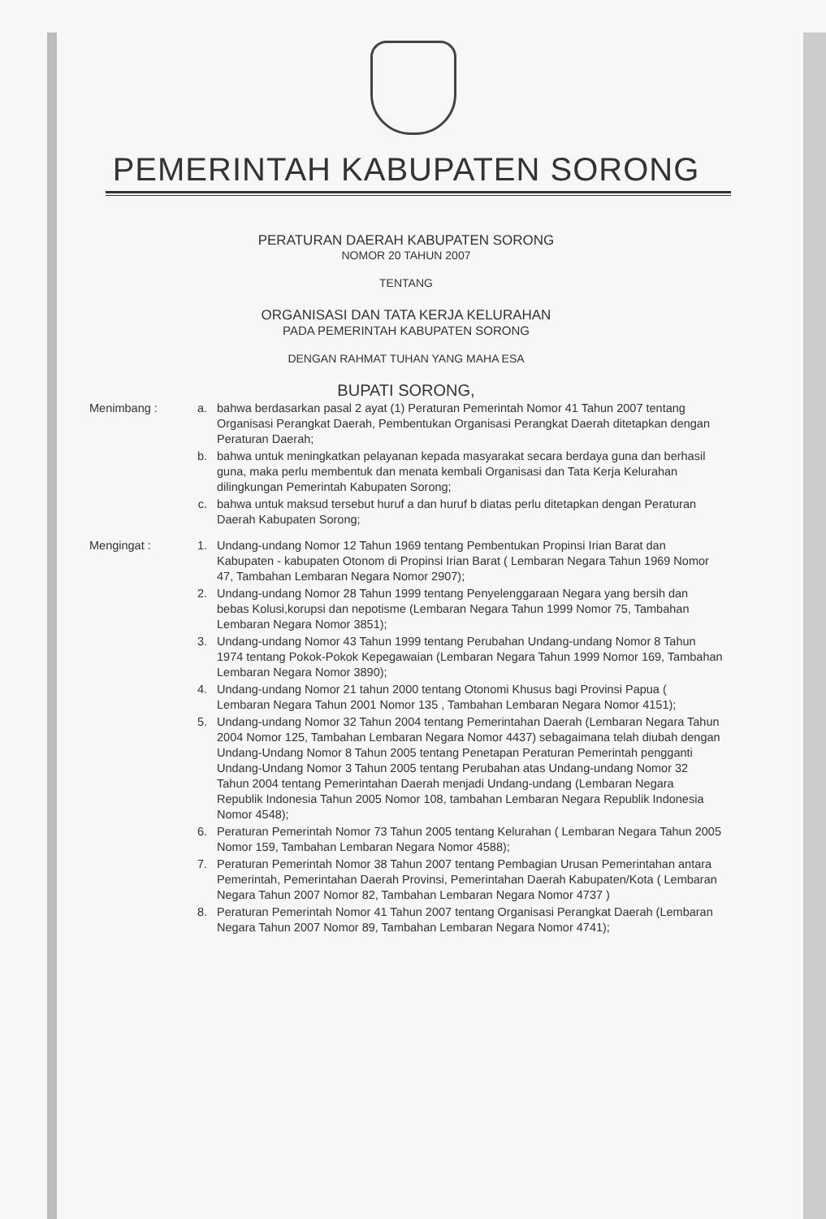PEMERINTAH KABUPATEN SORONG
PERATURAN DAERAH KABUPATEN SORONG
NOMOR 20 TAHUN 2007
TENTANG
ORGANISASI DAN TATA KERJA KELURAHAN
PADA PEMERINTAH KABUPATEN SORONG
DENGAN RAHMAT TUHAN YANG MAHA ESA
BUPATI SORONG,
| Menimbang : | a. | bahwa berdasarkan pasal 2 ayat (1) Peraturan Pemerintah Nomor 41 Tahun 2007 tentang Organisasi Perangkat Daerah, Pembentukan Organisasi Perangkat Daerah ditetapkan dengan Peraturan Daerah; |
| | b. | bahwa untuk meningkatkan pelayanan kepada masyarakat secara berdaya guna dan berhasil guna, maka perlu membentuk dan menata kembali Organisasi dan Tata Kerja Kelurahan dilingkungan Pemerintah Kabupaten Sorong; |
| | c. | bahwa untuk maksud tersebut huruf a dan huruf b diatas perlu ditetapkan dengan Peraturan Daerah Kabupaten Sorong; |
| Mengingat : | 1. | Undang-undang Nomor 12 Tahun 1969 tentang Pembentukan Propinsi Irian Barat dan Kabupaten - kabupaten Otonom di Propinsi Irian Barat ( Lembaran Negara Tahun 1969 Nomor 47, Tambahan Lembaran Negara Nomor 2907); |
| | 2. | Undang-undang Nomor 28 Tahun 1999 tentang Penyelenggaraan Negara yang bersih dan bebas Kolusi,korupsi dan nepotisme (Lembaran Negara Tahun 1999 Nomor 75, Tambahan Lembaran Negara Nomor 3851); |
| | 3. | Undang-undang Nomor 43 Tahun 1999 tentang Perubahan Undang-undang Nomor 8 Tahun 1974 tentang Pokok-Pokok Kepegawaian (Lembaran Negara Tahun 1999 Nomor 169, Tambahan Lembaran Negara Nomor 3890); |
| | 4. | Undang-undang Nomor 21 tahun 2000 tentang Otonomi Khusus bagi Provinsi Papua ( Lembaran Negara Tahun 2001 Nomor 135 , Tambahan Lembaran Negara Nomor 4151); |
| | 5. | Undang-undang Nomor 32 Tahun 2004 tentang Pemerintahan Daerah (Lembaran Negara Tahun 2004 Nomor 125, Tambahan Lembaran Negara Nomor 4437) sebagaimana telah diubah dengan Undang-Undang Nomor 8 Tahun 2005 tentang Penetapan Peraturan Pemerintah pengganti Undang-Undang Nomor 3 Tahun 2005 tentang Perubahan atas Undang-undang Nomor 32 Tahun 2004 tentang Pemerintahan Daerah menjadi Undang-undang (Lembaran Negara Republik Indonesia Tahun 2005 Nomor 108, tambahan Lembaran Negara Republik Indonesia Nomor 4548); |
| | 6. | Peraturan Pemerintah Nomor 73 Tahun 2005 tentang Kelurahan ( Lembaran Negara Tahun 2005 Nomor 159, Tambahan Lembaran Negara Nomor 4588); |
| | 7. | Peraturan Pemerintah Nomor 38 Tahun 2007 tentang Pembagian Urusan Pemerintahan antara Pemerintah, Pemerintahan Daerah Provinsi, Pemerintahan Daerah Kabupaten/Kota ( Lembaran Negara Tahun 2007 Nomor 82, Tambahan Lembaran Negara Nomor 4737 ) |
| | 8. | Peraturan Pemerintah Nomor 41 Tahun 2007 tentang Organisasi Perangkat Daerah (Lembaran Negara Tahun 2007 Nomor 89, Tambahan Lembaran Negara Nomor 4741); |